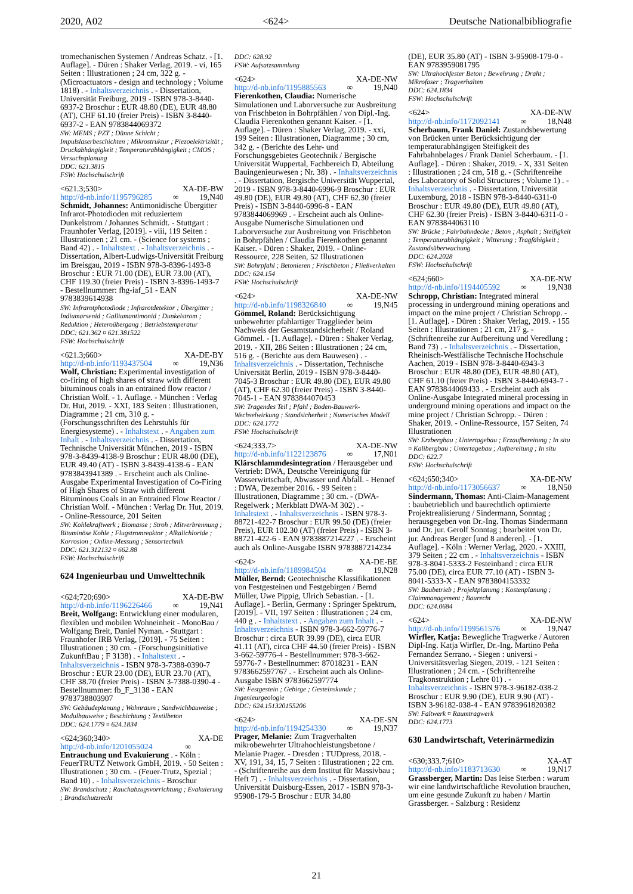2020, A02 <624> Deutsche Nationalbibliografie
tromechanischen Systemen / Andreas Schatz. - [1. Auflage]. - Düren : Shaker Verlag, 2019. - vi, 165 Seiten : Illustrationen ; 24 cm, 322 g. - (Microactuators - design and technology ; Volume 1818) . - Inhaltsverzeichnis . - Dissertation, Universität Freiburg, 2019 - ISBN 978-3-8440-6937-2 Broschur : EUR 48.80 (DE), EUR 48.80 (AT), CHF 61.10 (freier Preis) - ISBN 3-8440-6937-2 - EAN 9783844069372
SW: MEMS ; PZT ; Dünne Schicht ; Impulslaserbeschichten ; Mikrostruktur ; Piezoelektrizität ; Druckabhängigkeit ; Temperaturabhängigkeit ; CMOS ; Versuchsplanung
DDC: 621.3815
FSW: Hochschulschrift
<621.3;530> XA-DE-BW
http://d-nb.info/1195796285 ∞ 19,N40
Schmidt, Johannes: Antimonidische Übergitter Infrarot-Photodioden mit reduziertem Dunkelstrom / Johannes Schmidt. - Stuttgart : Fraunhofer Verlag, [2019]. - viii, 119 Seiten : Illustrationen ; 21 cm. - (Science for systems ; Band 42) . - Inhaltstext . - Inhaltsverzeichnis . - Dissertation, Albert-Ludwigs-Universität Freiburg im Breisgau, 2019 - ISBN 978-3-8396-1493-8 Broschur : EUR 71.00 (DE), EUR 73.00 (AT), CHF 119.30 (freier Preis) - ISBN 3-8396-1493-7 - Bestellnummer: fhg-iaf_51 - EAN 9783839614938
SW: Infrarotphotodiode ; Infrarotdetektor ; Übergitter ; Indiumarsenid ; Galliumantimonid ; Dunkelstrom ; Reduktion ; Heteroübergang ; Betriebstemperatur
DDC: 621.362 ¤ 621.381522
FSW: Hochschulschrift
<621.3;660> XA-DE-BY
http://d-nb.info/1193437504 ∞ 19,N36
Wolf, Christian: Experimental investigation of co-firing of high shares of straw with different bituminous coals in an entrained flow reactor / Christian Wolf. - 1. Auflage. - München : Verlag Dr. Hut, 2019. - XXI, 183 Seiten : Illustrationen, Diagramme ; 21 cm, 310 g. - (Forschungsschriften des Lehrstuhls für Energiesysteme) . - Inhaltstext . - Angaben zum Inhalt . - Inhaltsverzeichnis . - Dissertation, Technische Universität München, 2019 - ISBN 978-3-8439-4138-9 Broschur : EUR 48.00 (DE), EUR 49.40 (AT) - ISBN 3-8439-4138-6 - EAN 9783843941389 . - Erscheint auch als Online-Ausgabe Experimental Investigation of Co-Firing of High Shares of Straw with different Bituminous Coals in an Entrained Flow Reactor / Christian Wolf. - München : Verlag Dr. Hut, 2019. - Online-Ressource, 201 Seiten
SW: Kohlekraftwerk ; Biomasse ; Stroh ; Mitverbrennung ; Bituminöse Kohle ; Flugstromreaktor ; Alkalichloride ; Korrosion ; Online-Messung ; Sensortechnik
DDC: 621.312132 ¤ 662.88
FSW: Hochschulschrift
624 Ingenieurbau und Umwelttechnik
<624;720;690> XA-DE-BW
http://d-nb.info/1196226466 ∞ 19,N41
Breit, Wolfgang: Entwicklung einer modularen, flexiblen und mobilen Wohneinheit - MonoBau / Wolfgang Breit, Daniel Nyman. - Stuttgart : Fraunhofer IRB Verlag, [2019]. - 75 Seiten : Illustrationen ; 30 cm. - (Forschungsinitiative ZukunftBau ; F 3138) . - Inhaltstext . - Inhaltsverzeichnis - ISBN 978-3-7388-0390-7 Broschur : EUR 23.00 (DE), EUR 23.70 (AT), CHF 38.70 (freier Preis) - ISBN 3-7388-0390-4 - Bestellnummer: fb_F_3138 - EAN 9783738803907
SW: Gebäudeplanung ; Wohnraum ; Sandwichbauweise ; Modulbauweise ; Beschichtung ; Textilbeton
DDC: 624.1779 ¤ 624.1834
<624;360;340> XA-DE
http://d-nb.info/1201055024 ∞
Entrauchung und Evakuierung . - Köln : FeuerTRUTZ Network GmbH, 2019. - 50 Seiten : Illustrationen ; 30 cm. - (Feuer-Trutz, Spezial ; Band 10) . - Inhaltsverzeichnis - Broschur
SW: Brandschutz ; Rauchabzugsvorrichtung ; Evakuierung ; Brandschutzrecht
DDC: 628.92
FSW: Aufsatzsammlung
<624> XA-DE-NW
http://d-nb.info/1195885563 ∞ 19,N40
Fierenkothen, Claudia: Numerische Simulationen und Laborversuche zur Ausbreitung von Frischbeton in Bohrpfählen / von Dipl.-Ing. Claudia Fierenkothen genannt Kaiser. - [1. Auflage]. - Düren : Shaker Verlag, 2019. - xxi, 199 Seiten : Illustrationen, Diagramme ; 30 cm, 342 g. - (Berichte des Lehr- und Forschungsgebietes Geotechnik / Bergische Universität Wuppertal, Fachbereich D, Abteilung Bauingenieurwesen ; Nr. 38) . - Inhaltsverzeichnis . - Dissertation, Bergische Universität Wuppertal, 2019 - ISBN 978-3-8440-6996-9 Broschur : EUR 49.80 (DE), EUR 49.80 (AT), CHF 62.30 (freier Preis) - ISBN 3-8440-6996-8 - EAN 9783844069969 . - Erscheint auch als Online-Ausgabe Numerische Simulationen und Laborversuche zur Ausbreitung von Frischbeton in Bohrpfählen / Claudia Fierenkothen genannt Kaiser. - Düren : Shaker, 2019. - Online-Ressource, 228 Seiten, 52 Illustrationen
SW: Bohrpfahl ; Betonieren ; Frischbeton ; Fließverhalten
DDC: 624.154
FSW: Hochschulschrift
<624> XA-DE-NW
http://d-nb.info/1198326840 ∞ 19,N45
Gömmel, Roland: Berücksichtigung unbewehrter pfahlartiger Tragglieder beim Nachweis der Gesamtstandsicherheit / Roland Gömmel. - [1. Auflage]. - Düren : Shaker Verlag, 2019. - XII, 286 Seiten : Illustrationen ; 24 cm, 516 g. - (Berichte aus dem Bauwesen) . - Inhaltsverzeichnis . - Dissertation, Technische Universität Berlin, 2019 - ISBN 978-3-8440-7045-3 Broschur : EUR 49.80 (DE), EUR 49.80 (AT), CHF 62.30 (freier Preis) - ISBN 3-8440-7045-1 - EAN 9783844070453
SW: Tragendes Teil ; Pfahl ; Boden-Bauwerk-Wechselwirkung ; Standsicherheit ; Numerisches Modell
DDC: 624.1772
FSW: Hochschulschrift
<624;333.7> XA-DE-NW
http://d-nb.info/1122123876 ∞ 17,N01
Klärschlammdesintegration / Herausgeber und Vertrieb: DWA, Deutsche Vereinigung für Wasserwirtschaft, Abwasser und Abfall. - Hennef : DWA, Dezember 2016. - 99 Seiten : Illustrationen, Diagramme ; 30 cm. - (DWA-Regelwerk ; Merkblatt DWA-M 302) . - Inhaltstext . - Inhaltsverzeichnis - ISBN 978-3-88721-422-7 Broschur : EUR 99.50 (DE) (freier Preis), EUR 102.30 (AT) (freier Preis) - ISBN 3-88721-422-6 - EAN 9783887214227 . - Erscheint auch als Online-Ausgabe ISBN 9783887214234
<624> XA-DE-BE
http://d-nb.info/1189984504 ∞ 19,N28
Müller, Bernd: Geotechnische Klassifikationen von Festgesteinen und Festgebirgen / Bernd Müller, Uwe Pippig, Ulrich Sebastian. - [1. Auflage]. - Berlin, Germany : Springer Spektrum, [2019]. - VII, 197 Seiten : Illustrationen ; 24 cm, 440 g . - Inhaltstext . - Angaben zum Inhalt . - Inhaltsverzeichnis - ISBN 978-3-662-59776-7 Broschur : circa EUR 39.99 (DE), circa EUR 41.11 (AT), circa CHF 44.50 (freier Preis) - ISBN 3-662-59776-4 - Bestellnummer: 978-3-662-59776-7 - Bestellnummer: 87018231 - EAN 9783662597767 . - Erscheint auch als Online-Ausgabe ISBN 9783662597774
SW: Festgestein ; Gebirge ; Gesteinskunde ; Ingenieurgeologie
DDC: 624.151320155206
<624> XA-DE-SN
http://d-nb.info/1194254330 ∞ 19,N37
Prager, Melanie: Zum Tragverhalten mikrobewehrter Ultrahochleistungsbetone / Melanie Prager. - Dresden : TUDpress, 2018. - XV, 191, 34, 15, 7 Seiten : Illustrationen ; 22 cm. - (Schriftenreihe aus dem Institut für Massivbau ; Heft 7) . - Inhaltsverzeichnis . - Dissertation, Universität Duisburg-Essen, 2017 - ISBN 978-3-95908-179-5 Broschur : EUR 34.80
(DE), EUR 35.80 (AT) - ISBN 3-95908-179-0 - EAN 9783959081795
SW: Ultrahochfester Beton ; Bewehrung ; Draht ; Mikrofaser ; Tragverhalten
DDC: 624.1834
FSW: Hochschulschrift
<624> XA-DE-NW
http://d-nb.info/1172092141 ∞ 18,N48
Scherbaum, Frank Daniel: Zustandsbewertung von Brücken unter Berücksichtigung der temperaturabhängigen Steifigkeit des Fahrbahnbelages / Frank Daniel Scherbaum. - [1. Auflage]. - Düren : Shaker, 2019. - X, 331 Seiten : Illustrationen ; 24 cm, 518 g. - (Schriftenreihe des Laboratory of Solid Structures ; Volume 1) . - Inhaltsverzeichnis . - Dissertation, Universität Luxemburg, 2018 - ISBN 978-3-8440-6311-0 Broschur : EUR 49.80 (DE), EUR 49.80 (AT), CHF 62.30 (freier Preis) - ISBN 3-8440-6311-0 - EAN 9783844063110
SW: Brücke ; Fahrbahndecke ; Beton ; Asphalt ; Steifigkeit ; Temperaturabhängigkeit ; Witterung ; Tragfähigkeit ; Zustandsüberwachung
DDC: 624.2028
FSW: Hochschulschrift
<624;660> XA-DE-NW
http://d-nb.info/1194405592 ∞ 19,N38
Schropp, Christian: Integrated mineral processing in underground mining operations and impact on the mine project / Christian Schropp. - [1. Auflage]. - Düren : Shaker Verlag, 2019. - 155 Seiten : Illustrationen ; 21 cm, 217 g. - (Schriftenreihe zur Aufbereitung und Veredlung ; Band 73) . - Inhaltsverzeichnis . - Dissertation, Rheinisch-Westfälische Technische Hochschule Aachen, 2019 - ISBN 978-3-8440-6943-3 Broschur : EUR 48.80 (DE), EUR 48.80 (AT), CHF 61.10 (freier Preis) - ISBN 3-8440-6943-7 - EAN 9783844069433 . - Erscheint auch als Online-Ausgabe Integrated mineral processing in underground mining operations and impact on the mine project / Christian Schropp. - Düren : Shaker, 2019. - Online-Ressource, 157 Seiten, 74 Illustrationen
SW: Erzbergbau ; Untertagebau ; Erzaufbereitung ; In situ ¤ Kalibergbau ; Untertagebau ; Aufbereitung ; In situ
DDC: 622.7
FSW: Hochschulschrift
<624;650;340> XA-DE-NW
http://d-nb.info/1173056637 ∞ 18,N50
Sindermann, Thomas: Anti-Claim-Management : baubetrieblich und baurechtlich optimierte Projektrealisierung / Sindermann, Sonntag ; herausgegeben von Dr.-Ing. Thomas Sindermann und Dr. jur. Gerolf Sonntag ; bearbeitet von Dr. jur. Andreas Berger [und 8 anderen]. - [1. Auflage]. - Köln : Werner Verlag, 2020. - XXIII, 379 Seiten ; 22 cm . - Inhaltsverzeichnis - ISBN 978-3-8041-5333-2 Festeinband : circa EUR 75.00 (DE), circa EUR 77.10 (AT) - ISBN 3-8041-5333-X - EAN 9783804153332
SW: Baubetrieb ; Projektplanung ; Kostenplanung ; Claimmanagement ; Baurecht
DDC: 624.0684
<624> XA-DE-NW
http://d-nb.info/1199561576 ∞ 19,N47
Wirfler, Katja: Bewegliche Tragwerke / Autoren Dipl-Ing. Katja Wirfler, Dr.-Ing. Martino Peña Fernandez Serrano. - Siegen : universi - Universitätsverlag Siegen, 2019. - 121 Seiten : Illustrationen ; 24 cm. - (Schriftenreihe Tragkonstruktion ; Lehre 01) . - Inhaltsverzeichnis - ISBN 978-3-96182-038-2 Broschur : EUR 9.90 (DE), EUR 9.90 (AT) - ISBN 3-96182-038-4 - EAN 9783961820382
SW: Faltwerk ¤ Raumtragwerk
DDC: 624.1773
630 Landwirtschaft, Veterinärmedizin
<630;333.7;610> XA-AT
http://d-nb.info/1183713630 ∞ 19,N17
Grassberger, Martin: Das leise Sterben : warum wir eine landwirtschaftliche Revolution brauchen, um eine gesunde Zukunft zu haben / Martin Grassberger. - Salzburg : Residenz
21